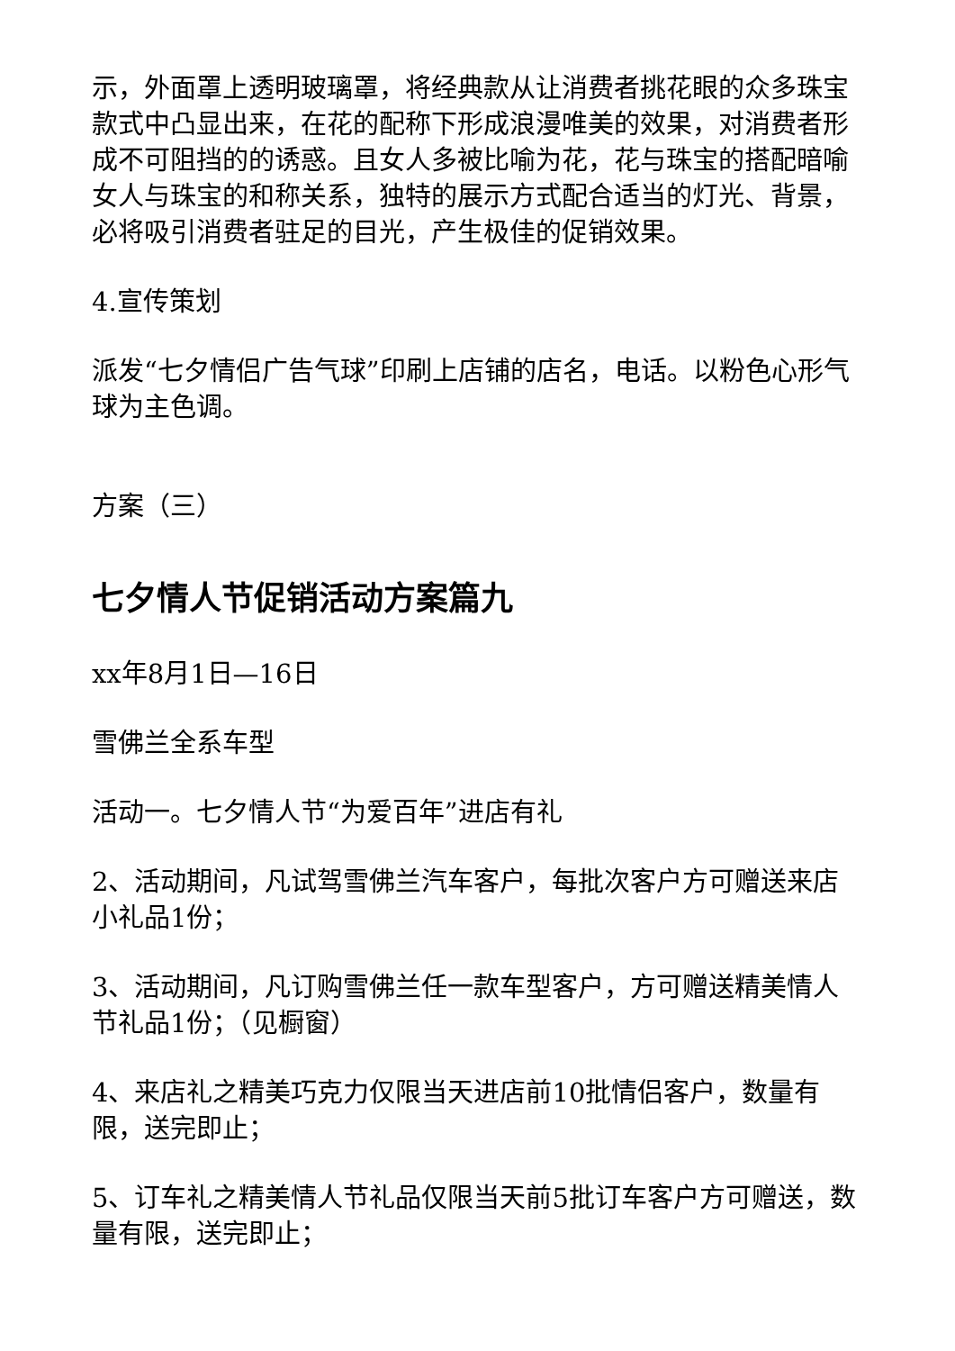示，外面罩上透明玻璃罩，将经典款从让消费者挑花眼的众多珠宝款式中凸显出来，在花的配称下形成浪漫唯美的效果，对消费者形成不可阻挡的的诱惑。且女人多被比喻为花，花与珠宝的搭配暗喻女人与珠宝的和称关系，独特的展示方式配合适当的灯光、背景，必将吸引消费者驻足的目光，产生极佳的促销效果。
4.宣传策划
派发“七夕情侣广告气球”印刷上店铺的店名，电话。以粉色心形气球为主色调。
方案（三）
七夕情人节促销活动方案篇九
xx年8月1日—16日
雪佛兰全系车型
活动一。七夕情人节“为爱百年”进店有礼
2、活动期间，凡试驾雪佛兰汽车客户，每批次客户方可赠送来店小礼品1份；
3、活动期间，凡订购雪佛兰任一款车型客户，方可赠送精美情人节礼品1份；（见橱窗）
4、来店礼之精美巧克力仅限当天进店前10批情侣客户，数量有限，送完即止；
5、订车礼之精美情人节礼品仅限当天前5批订车客户方可赠送，数量有限，送完即止；